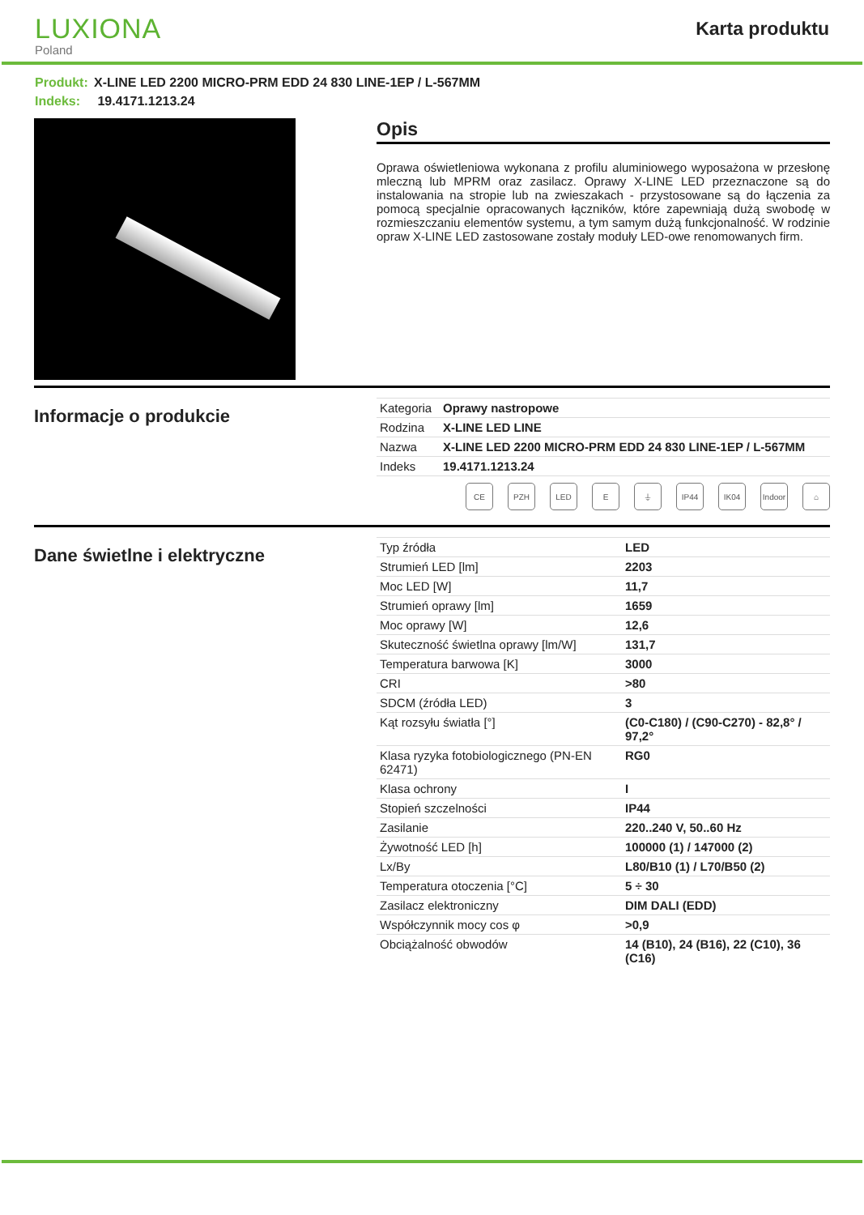LUXIONA
Poland
Karta produktu
Produkt: X-LINE LED 2200 MICRO-PRM EDD 24 830 LINE-1EP / L-567MM
Indeks: 19.4171.1213.24
Opis
Oprawa oświetleniowa wykonana z profilu aluminiowego wyposażona w przesłonę mleczną lub MPRM oraz zasilacz. Oprawy X-LINE LED przeznaczone są do instalowania na stropie lub na zwieszakach - przystosowane są do łączenia za pomocą specjalnie opracowanych łączników, które zapewniają dużą swobodę w rozmieszczaniu elementów systemu, a tym samym dużą funkcjonalność. W rodzinie opraw X-LINE LED zastosowane zostały moduły LED-owe renomowanych firm.
Informacje o produkcie
| Kategoria | Oprawy nastropowe |
| Rodzina | X-LINE LED LINE |
| Nazwa | X-LINE LED 2200 MICRO-PRM EDD 24 830 LINE-1EP / L-567MM |
| Indeks | 19.4171.1213.24 |
CE PZH LED E ⏚ IP44 IK04 Indoor
⌂
Dane świetlne i elektryczne
| Typ źródła | LED |
| Strumień LED [lm] | 2203 |
| Moc LED [W] | 11,7 |
| Strumień oprawy [lm] | 1659 |
| Moc oprawy [W] | 12,6 |
| Skuteczność świetlna oprawy [lm/W] | 131,7 |
| Temperatura barwowa [K] | 3000 |
| CRI | >80 |
| SDCM (źródła LED) | 3 |
| Kąt rozsyłu światła [°] | (C0-C180) / (C90-C270) - 82,8° / 97,2° |
| Klasa ryzyka fotobiologicznego (PN-EN 62471) | RG0 |
| Klasa ochrony | I |
| Stopień szczelności | IP44 |
| Zasilanie | 220..240 V, 50..60 Hz |
| Żywotność LED [h] | 100000 (1) / 147000 (2) |
| Lx/By | L80/B10 (1) / L70/B50 (2) |
| Temperatura otoczenia [°C] | 5 ÷ 30 |
| Zasilacz elektroniczny | DIM DALI (EDD) |
| Współczynnik mocy cos φ | >0,9 |
| Obciążalność obwodów | 14 (B10), 24 (B16), 22 (C10), 36 (C16) |